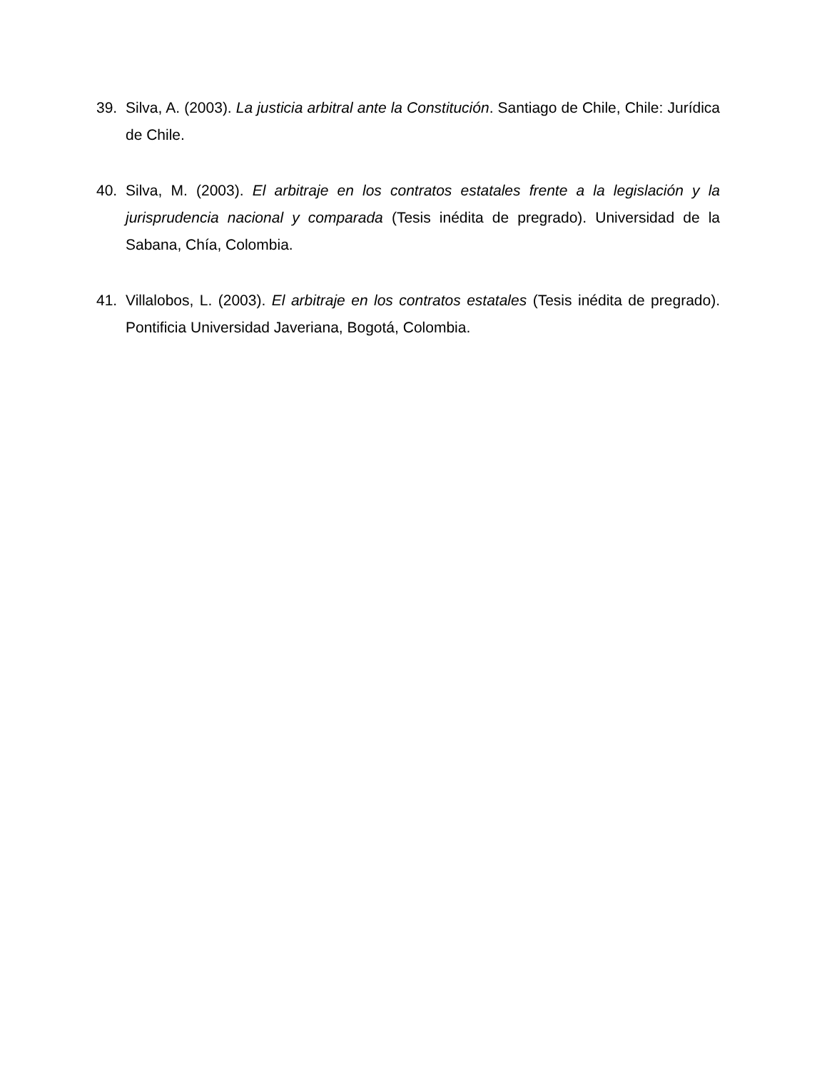39. Silva, A. (2003). La justicia arbitral ante la Constitución. Santiago de Chile, Chile: Jurídica de Chile.
40. Silva, M. (2003). El arbitraje en los contratos estatales frente a la legislación y la jurisprudencia nacional y comparada (Tesis inédita de pregrado). Universidad de la Sabana, Chía, Colombia.
41. Villalobos, L. (2003). El arbitraje en los contratos estatales (Tesis inédita de pregrado). Pontificia Universidad Javeriana, Bogotá, Colombia.